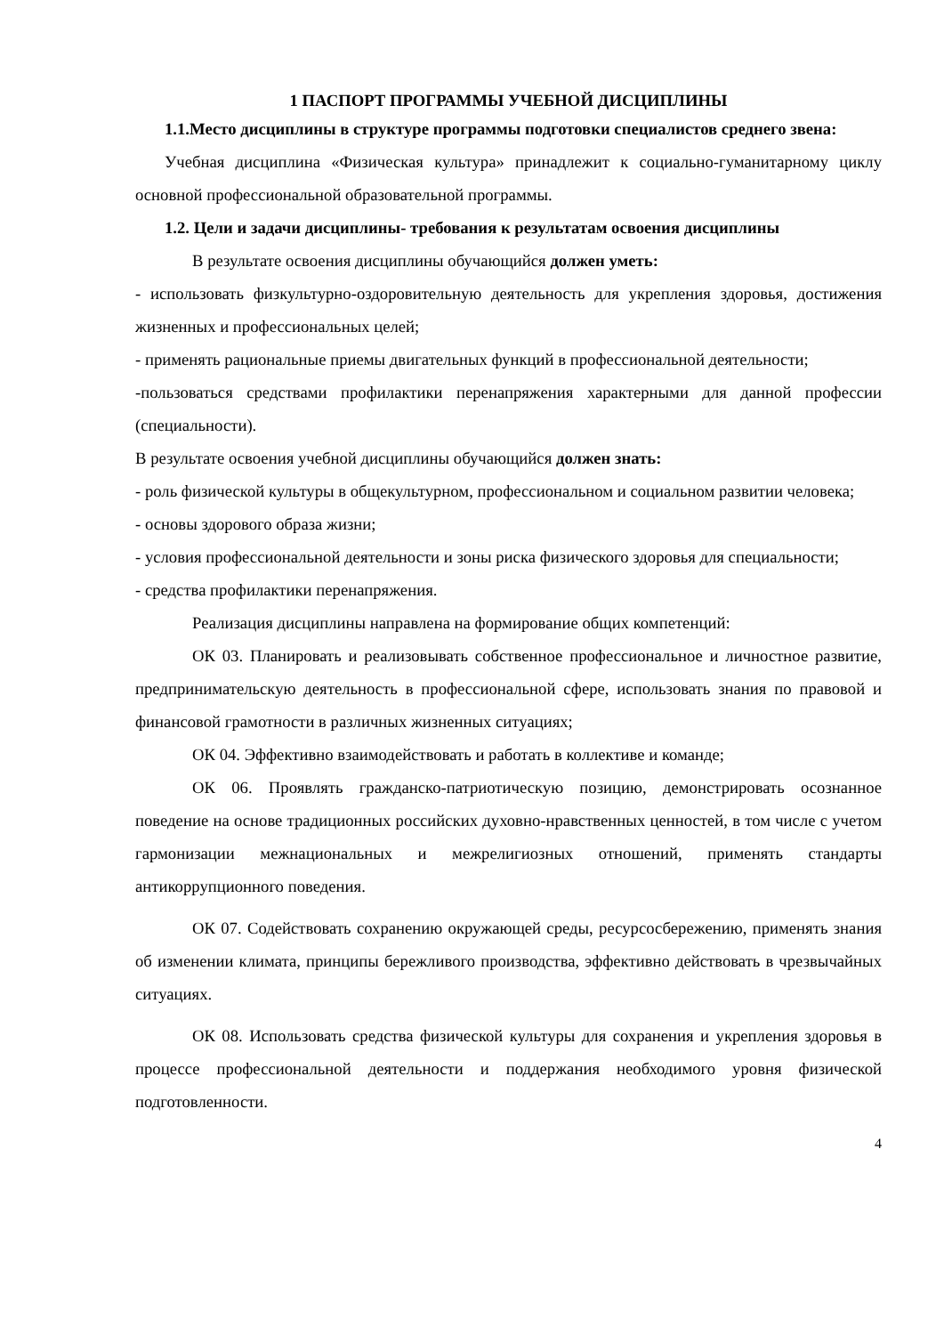1 ПАСПОРТ ПРОГРАММЫ УЧЕБНОЙ ДИСЦИПЛИНЫ
1.1.Место дисциплины в структуре программы подготовки специалистов среднего звена:
Учебная дисциплина «Физическая культура» принадлежит к социально-гуманитарному циклу основной профессиональной образовательной программы.
1.2. Цели и задачи дисциплины- требования к результатам освоения дисциплины
В результате освоения дисциплины обучающийся должен уметь:
- использовать физкультурно-оздоровительную деятельность для укрепления здоровья, достижения жизненных и профессиональных целей;
- применять рациональные приемы двигательных функций в профессиональной деятельности;
-пользоваться средствами профилактики перенапряжения характерными для данной профессии (специальности).
В результате освоения учебной дисциплины обучающийся должен знать:
- роль физической культуры в общекультурном, профессиональном и социальном развитии человека;
- основы здорового образа жизни;
- условия профессиональной деятельности и зоны риска физического здоровья для специальности;
- средства профилактики перенапряжения.
Реализация дисциплины направлена на формирование общих компетенций:
ОК 03. Планировать и реализовывать собственное профессиональное и личностное развитие, предпринимательскую деятельность в профессиональной сфере, использовать знания по правовой и финансовой грамотности в различных жизненных ситуациях;
ОК 04. Эффективно взаимодействовать и работать в коллективе и команде;
ОК 06. Проявлять гражданско-патриотическую позицию, демонстрировать осознанное поведение на основе традиционных российских духовно-нравственных ценностей, в том числе с учетом гармонизации межнациональных и межрелигиозных отношений, применять стандарты антикоррупционного поведения.
ОК 07. Содействовать сохранению окружающей среды, ресурсосбережению, применять знания об изменении климата, принципы бережливого производства, эффективно действовать в чрезвычайных ситуациях.
ОК 08. Использовать средства физической культуры для сохранения и укрепления здоровья в процессе профессиональной деятельности и поддержания необходимого уровня физической подготовленности.
4